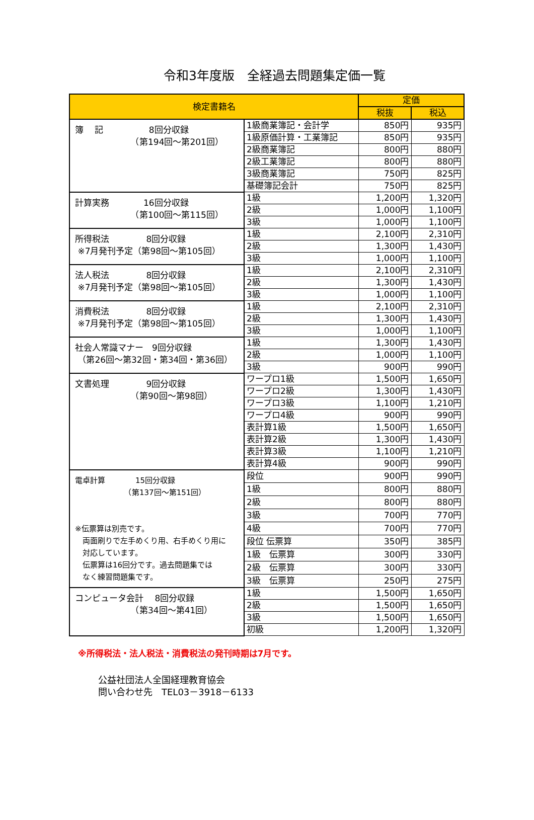令和3年度版　全経過去問題集定価一覧
| 検定書籍名 | | 定価 | |
| --- | --- | --- | --- |
| | | 税抜 | 税込 |
| 簿 記 8回分収録 （第194回～第201回） | 1級商業簿記・会計学 | 850円 | 935円 |
| | 1級原価計算・工業簿記 | 850円 | 935円 |
| | 2級商業簿記 | 800円 | 880円 |
| | 2級工業簿記 | 800円 | 880円 |
| | 3級商業簿記 | 750円 | 825円 |
| | 基礎簿記会計 | 750円 | 825円 |
| 計算実務 16回分収録 （第100回～第115回） | 1級 | 1,200円 | 1,320円 |
| | 2級 | 1,000円 | 1,100円 |
| | 3級 | 1,000円 | 1,100円 |
| 所得税法 8回分収録 ※7月発刊予定（第98回～第105回） | 1級 | 2,100円 | 2,310円 |
| | 2級 | 1,300円 | 1,430円 |
| | 3級 | 1,000円 | 1,100円 |
| 法人税法 8回分収録 ※7月発刊予定（第98回～第105回） | 1級 | 2,100円 | 2,310円 |
| | 2級 | 1,300円 | 1,430円 |
| | 3級 | 1,000円 | 1,100円 |
| 消費税法 8回分収録 ※7月発刊予定（第98回～第105回） | 1級 | 2,100円 | 2,310円 |
| | 2級 | 1,300円 | 1,430円 |
| | 3級 | 1,000円 | 1,100円 |
| 社会人常識マナー 9回分収録 （第26回～第32回・第34回・第36回） | 1級 | 1,300円 | 1,430円 |
| | 2級 | 1,000円 | 1,100円 |
| | 3級 | 900円 | 990円 |
| 文書処理 9回分収録 （第90回～第98回） | ワープロ1級 | 1,500円 | 1,650円 |
| | ワープロ2級 | 1,300円 | 1,430円 |
| | ワープロ3級 | 1,100円 | 1,210円 |
| | ワープロ4級 | 900円 | 990円 |
| | 表計算1級 | 1,500円 | 1,650円 |
| | 表計算2級 | 1,300円 | 1,430円 |
| | 表計算3級 | 1,100円 | 1,210円 |
| | 表計算4級 | 900円 | 990円 |
| 電卓計算 15回分収録 （第137回～第151回） ※伝票算は別売です。 両面刷りで左手めくり用、右手めくり用に 対応しています。 伝票算は16回分です。過去問題集では なく練習問題集です。 | 段位 | 900円 | 990円 |
| | 1級 | 800円 | 880円 |
| | 2級 | 800円 | 880円 |
| | 3級 | 700円 | 770円 |
| | 4級 | 700円 | 770円 |
| | 段位 伝票算 | 350円 | 385円 |
| | 1級 伝票算 | 300円 | 330円 |
| | 2級 伝票算 | 300円 | 330円 |
| | 3級 伝票算 | 250円 | 275円 |
| コンピュータ会計 8回分収録 （第34回～第41回） | 1級 | 1,500円 | 1,650円 |
| | 2級 | 1,500円 | 1,650円 |
| | 3級 | 1,500円 | 1,650円 |
| | 初級 | 1,200円 | 1,320円 |
※所得税法・法人税法・消費税法の発刊時期は7月です。
公益社団法人全国経理教育協会
問い合わせ先　TEL03－3918－6133